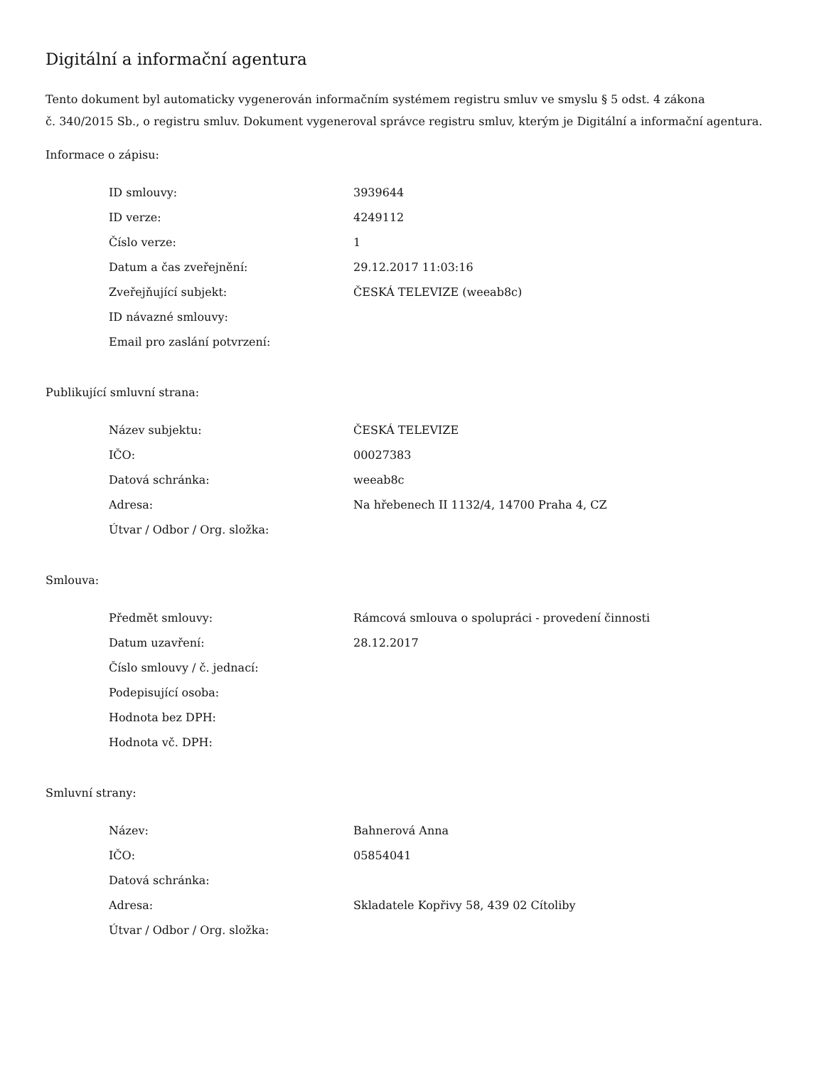Digitální a informační agentura
Tento dokument byl automaticky vygenerován informačním systémem registru smluv ve smyslu § 5 odst. 4 zákona
č. 340/2015 Sb., o registru smluv. Dokument vygeneroval správce registru smluv, kterým je Digitální a informační agentura.
Informace o zápisu:
| ID smlouvy: | 3939644 |
| ID verze: | 4249112 |
| Číslo verze: | 1 |
| Datum a čas zveřejnění: | 29.12.2017 11:03:16 |
| Zveřejňující subjekt: | ČESKÁ TELEVIZE (weeab8c) |
| ID návazné smlouvy: | |
| Email pro zaslání potvrzení: | |
Publikující smluvní strana:
| Název subjektu: | ČESKÁ TELEVIZE |
| IČO: | 00027383 |
| Datová schránka: | weeab8c |
| Adresa: | Na hřebenech II 1132/4, 14700 Praha 4, CZ |
| Útvar / Odbor / Org. složka: | |
Smlouva:
| Předmět smlouvy: | Rámcová smlouva o spolupráci - provedení činnosti |
| Datum uzavření: | 28.12.2017 |
| Číslo smlouvy / č. jednací: | |
| Podepisující osoba: | |
| Hodnota bez DPH: | |
| Hodnota vč. DPH: | |
Smluvní strany:
| Název: | Bahnerová Anna |
| IČO: | 05854041 |
| Datová schránka: | |
| Adresa: | Skladatele Kopřivy 58, 439 02 Cítoliby |
| Útvar / Odbor / Org. složka: | |